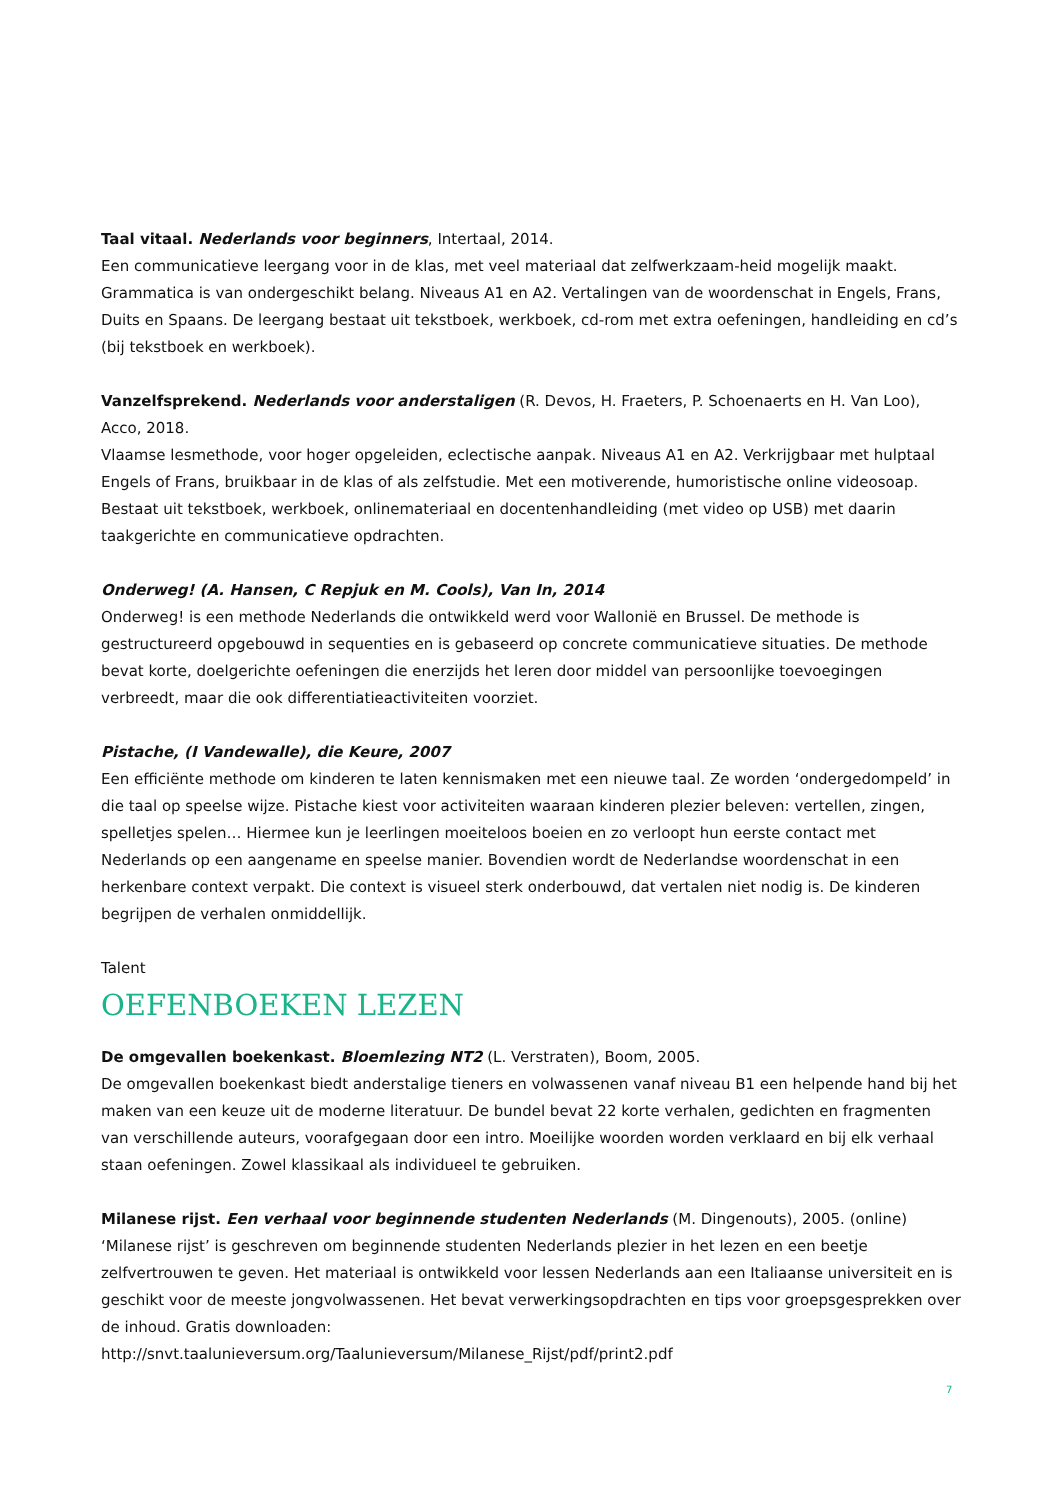Taal vitaal. Nederlands voor beginners, Intertaal, 2014.
Een communicatieve leergang voor in de klas, met veel materiaal dat zelfwerkzaam-heid mogelijk maakt. Grammatica is van ondergeschikt belang. Niveaus A1 en A2. Vertalingen van de woordenschat in Engels, Frans, Duits en Spaans. De leergang bestaat uit tekstboek, werkboek, cd-rom met extra oefeningen, handleiding en cd’s (bij tekstboek en werkboek).
Vanzelfsprekend. Nederlands voor anderstaligen (R. Devos, H. Fraeters, P. Schoenaerts en H. Van Loo), Acco, 2018.
Vlaamse lesmethode, voor hoger opgeleiden, eclectische aanpak. Niveaus A1 en A2. Verkrijgbaar met hulptaal Engels of Frans, bruikbaar in de klas of als zelfstudie. Met een motiverende, humoristische online videosoap. Bestaat uit tekstboek, werkboek, onlinemateriaal en docentenhandleiding (met video op USB) met daarin taakgerichte en communicatieve opdrachten.
Onderweg! (A. Hansen, C Repjuk en M. Cools), Van In, 2014
Onderweg! is een methode Nederlands die ontwikkeld werd voor Wallonië en Brussel. De methode is gestructureerd opgebouwd in sequenties en is gebaseerd op concrete communicatieve situaties. De methode bevat korte, doelgerichte oefeningen die enerzijds het leren door middel van persoonlijke toevoegingen verbreedt, maar die ook differentiatieactiviteiten voorziet.
Pistache, (I Vandewalle), die Keure, 2007
Een efficiënte methode om kinderen te laten kennismaken met een nieuwe taal. Ze worden ‘ondergedompeld’ in die taal op speelse wijze. Pistache kiest voor activiteiten waaraan kinderen plezier beleven: vertellen, zingen, spelletjes spelen… Hiermee kun je leerlingen moeiteloos boeien en zo verloopt hun eerste contact met Nederlands op een aangename en speelse manier. Bovendien wordt de Nederlandse woordenschat in een herkenbare context verpakt. Die context is visueel sterk onderbouwd, dat vertalen niet nodig is. De kinderen begrijpen de verhalen onmiddellijk.
Talent
OEFENBOEKEN LEZEN
De omgevallen boekenkast. Bloemlezing NT2 (L. Verstraten), Boom, 2005.
De omgevallen boekenkast biedt anderstalige tieners en volwassenen vanaf niveau B1 een helpende hand bij het maken van een keuze uit de moderne literatuur. De bundel bevat 22 korte verhalen, gedichten en fragmenten van verschillende auteurs, voorafgegaan door een intro. Moeilijke woorden worden verklaard en bij elk verhaal staan oefeningen. Zowel klassikaal als individueel te gebruiken.
Milanese rijst. Een verhaal voor beginnende studenten Nederlands (M. Dingenouts), 2005. (online)
‘Milanese rijst’ is geschreven om beginnende studenten Nederlands plezier in het lezen en een beetje zelfvertrouwen te geven. Het materiaal is ontwikkeld voor lessen Nederlands aan een Italiaanse universiteit en is geschikt voor de meeste jongvolwassenen. Het bevat verwerkingsopdrachten en tips voor groepsgesprekken over de inhoud. Gratis downloaden:
http://snvt.taalunieversum.org/Taalunieversum/Milanese_Rijst/pdf/print2.pdf
7